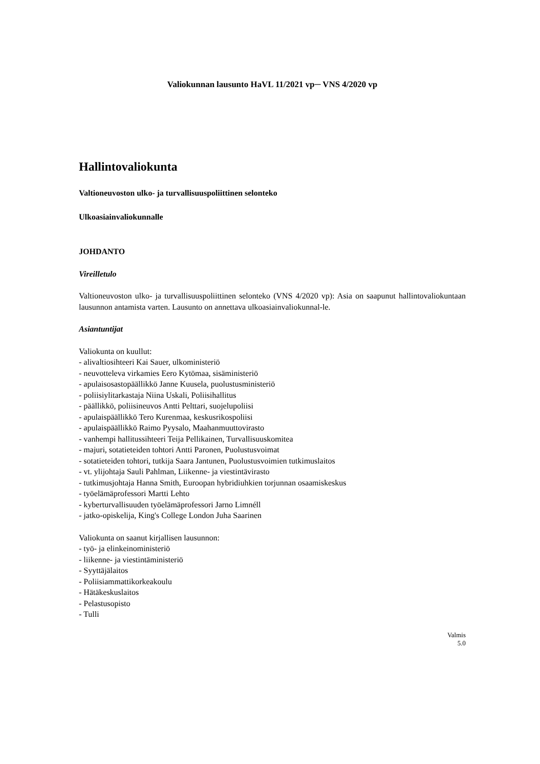Valiokunnan lausunto HaVL 11/2021 vp─ VNS 4/2020 vp
Hallintovaliokunta
Valtioneuvoston ulko- ja turvallisuuspoliittinen selonteko
Ulkoasiainvaliokunnalle
JOHDANTO
Vireilletulo
Valtioneuvoston ulko- ja turvallisuuspoliittinen selonteko (VNS 4/2020 vp): Asia on saapunut hallintovaliokuntaan lausunnon antamista varten. Lausunto on annettava ulkoasiainvaliokunnal-le.
Asiantuntijat
Valiokunta on kuullut:
- alivaltiosihteeri Kai Sauer, ulkoministeriö
- neuvotteleva virkamies Eero Kytömaa, sisäministeriö
- apulaisosastopäällikkö Janne Kuusela, puolustusministeriö
- poliisiylitarkastaja Niina Uskali, Poliisihallitus
- päällikkö, poliisineuvos Antti Pelttari, suojelupoliisi
- apulaispäällikkö Tero Kurenmaa, keskusrikospoliisi
- apulaispäällikkö Raimo Pyysalo, Maahanmuuttovirasto
- vanhempi hallitussihteeri Teija Pellikainen, Turvallisuuskomitea
- majuri, sotatieteiden tohtori Antti Paronen, Puolustusvoimat
- sotatieteiden tohtori, tutkija Saara Jantunen, Puolustusvoimien tutkimuslaitos
- vt. ylijohtaja Sauli Pahlman, Liikenne- ja viestintävirasto
- tutkimusjohtaja Hanna Smith, Euroopan hybridiuhkien torjunnan osaamiskeskus
- työelämäprofessori Martti Lehto
- kyberturvallisuuden työelämäprofessori Jarno Limnéll
- jatko-opiskelija, King's College London Juha Saarinen
Valiokunta on saanut kirjallisen lausunnon:
- työ- ja elinkeinoministeriö
- liikenne- ja viestintäministeriö
- Syyttäjälaitos
- Poliisiammattikorkeakoulu
- Hätäkeskuslaitos
- Pelastusopisto
- Tulli
Valmis
5.0